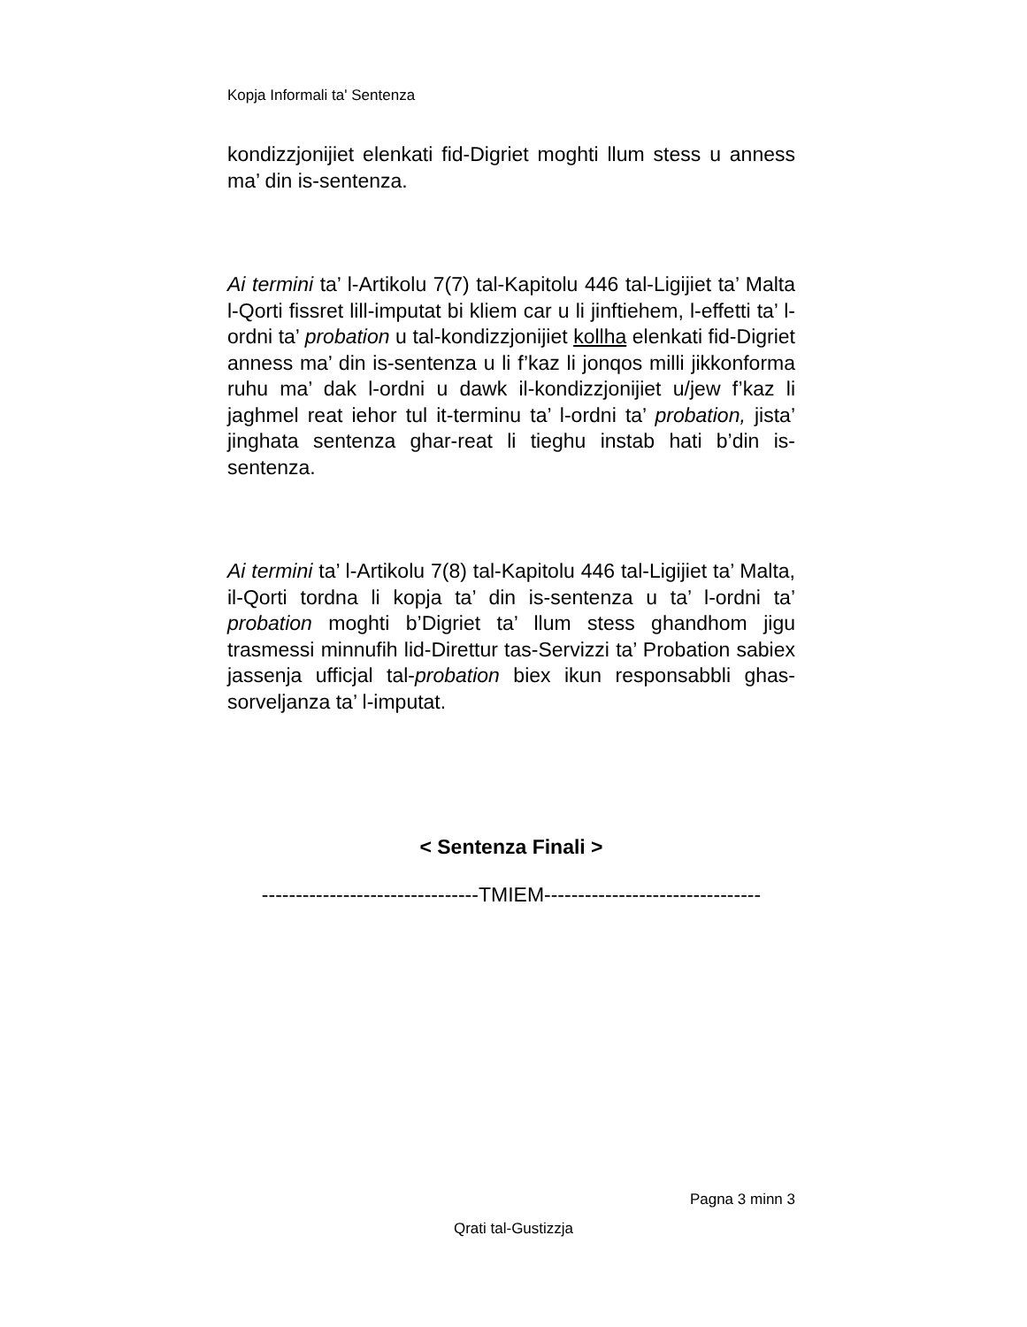Kopja Informali ta' Sentenza
kondizzjonijiet elenkati fid-Digriet moghti llum stess u anness ma’ din is-sentenza.
Ai termini ta’ l-Artikolu 7(7) tal-Kapitolu 446 tal-Ligijiet ta’ Malta l-Qorti fissret lill-imputat bi kliem car u li jinftiehem, l-effetti ta’ l-ordni ta’ probation u tal-kondizzjonijiet kollha elenkati fid-Digriet anness ma’ din is-sentenza u li f’kaz li jonqos milli jikkonforma ruhu ma’ dak l-ordni u dawk il-kondizzjonijiet u/jew f’kaz li jaghmel reat iehor tul it-terminu ta’ l-ordni ta’ probation, jista’ jinghata sentenza ghar-reat li tieghu instab hati b’din is-sentenza.
Ai termini ta’ l-Artikolu 7(8) tal-Kapitolu 446 tal-Ligijiet ta’ Malta, il-Qorti tordna li kopja ta’ din is-sentenza u ta’ l-ordni ta’ probation moghti b’Digriet ta’ llum stess ghandhom jigu trasmessi minnufih lid-Direttur tas-Servizzi ta’ Probation sabiex jassenja ufficjal tal-probation biex ikun responsabbli ghas-sorveljanza ta’ l-imputat.
< Sentenza Finali >
--------------------------------TMIEM--------------------------------
Pagna 3 minn 3
Qrati tal-Gustizzja